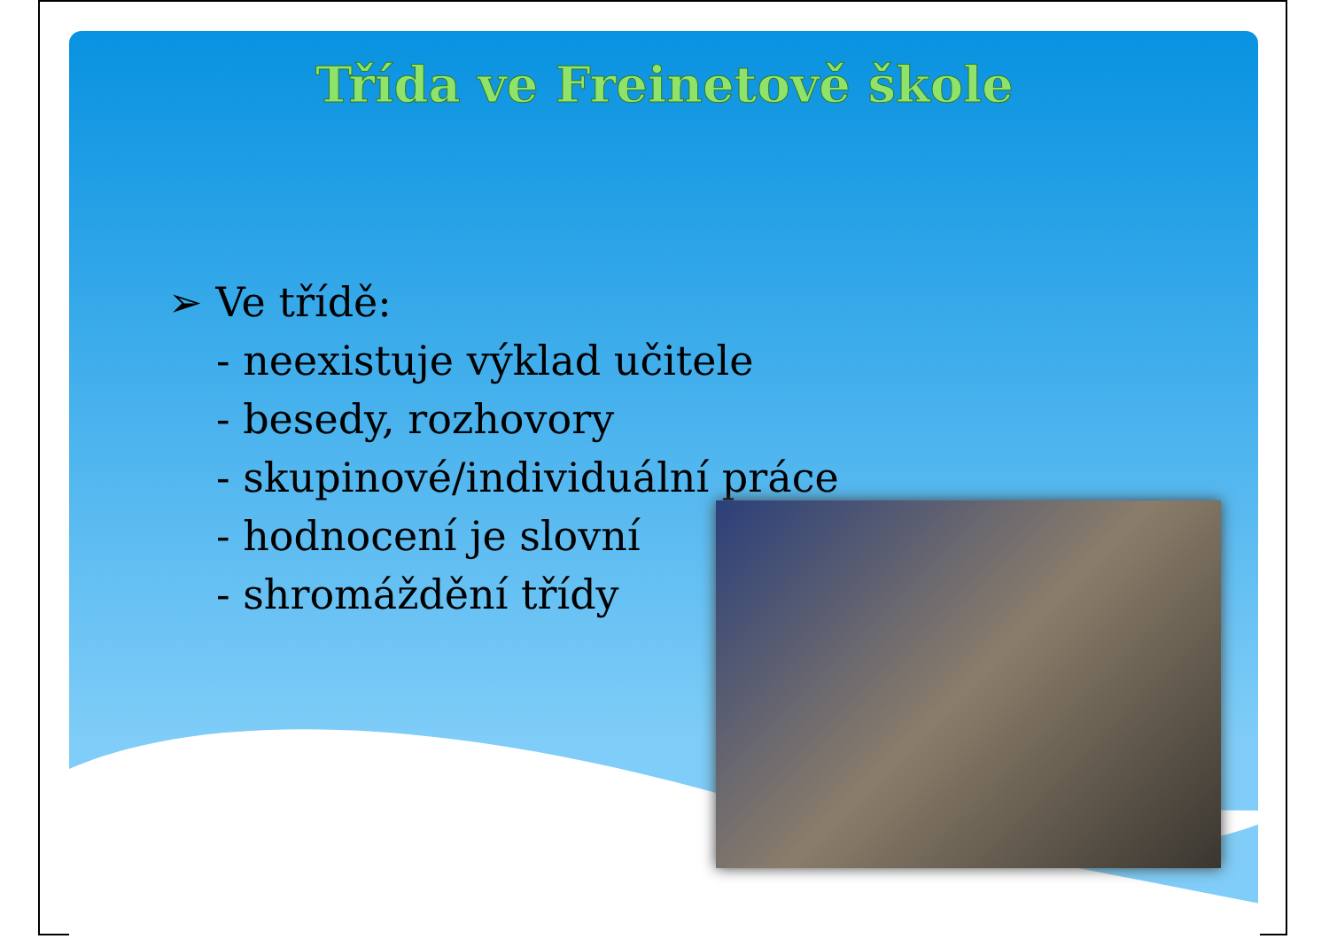Třída ve Freinetově škole
➢ Ve třídě:
- neexistuje výklad učitele
- besedy, rozhovory
- skupinové/individuální práce
- hodnocení je slovní
- shromáždění třídy